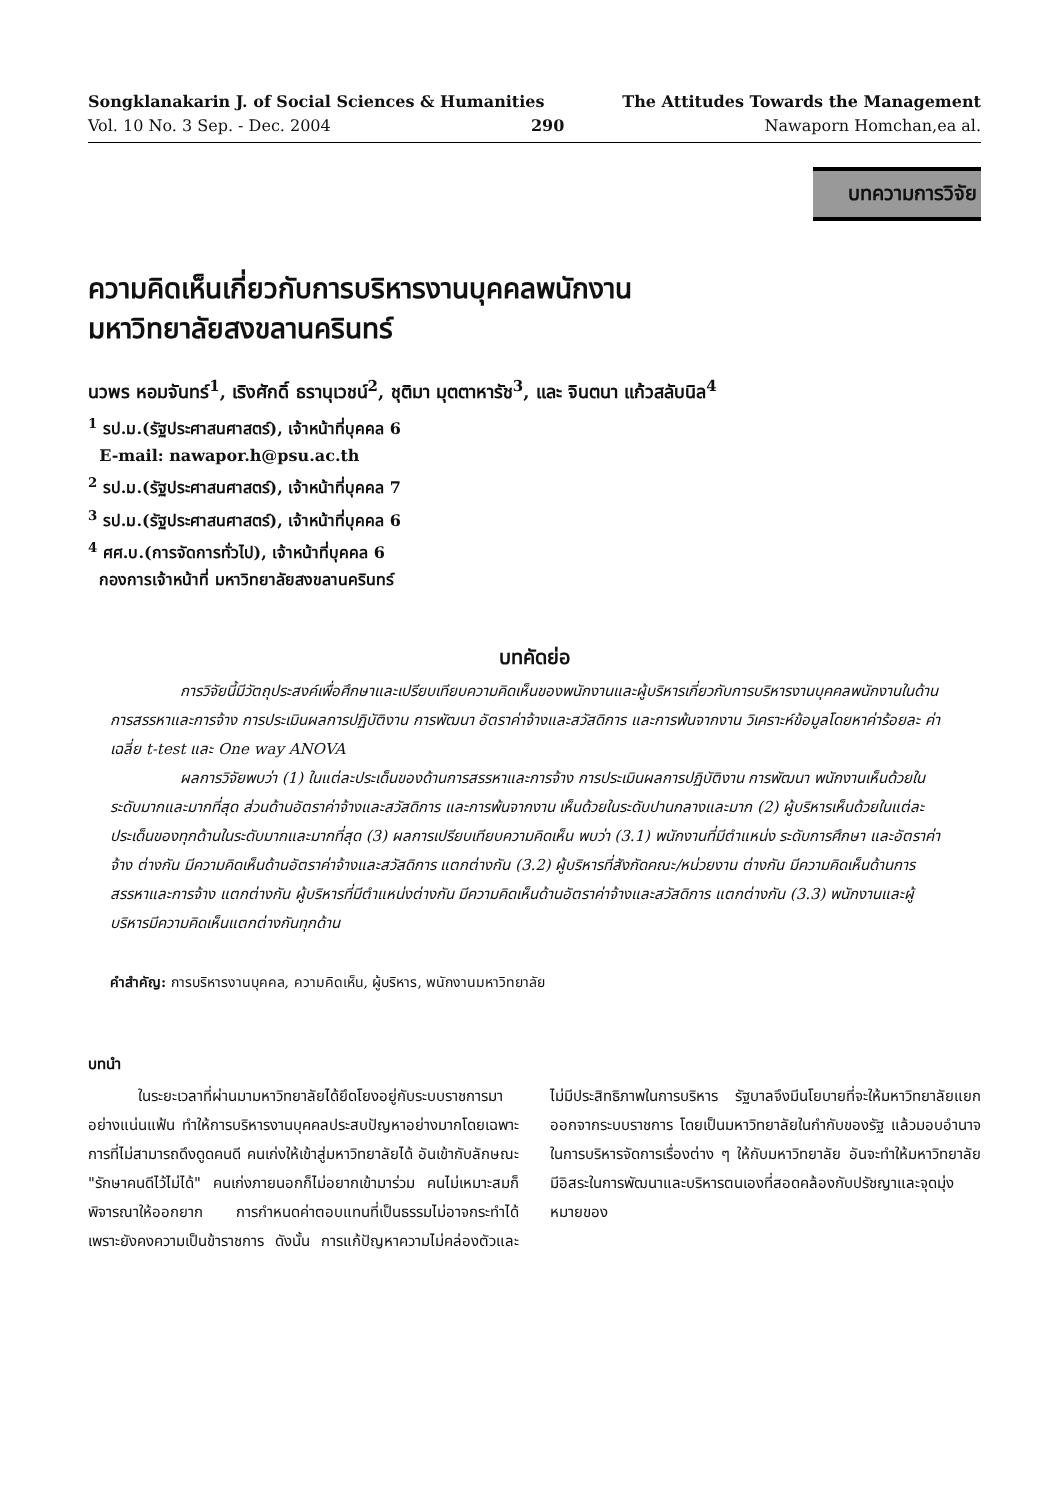Songklanakarin J. of Social Sciences & Humanities The Attitudes Towards the Management
Vol. 10 No. 3 Sep. - Dec. 2004 290 Nawaporn Homchan,ea al.
บทความการวิจัย
ความคิดเห็นเกี่ยวกับการบริหารงานบุคคลพนักงาน
มหาวิทยาลัยสงขลานครินทร์
นวพร หอมจันทร์<sup>1</sup>, เริงศักดิ์ ธรานุเวชน์<sup>2</sup>, ชุติมา มุตตาหารัช<sup>3</sup>, และ จินตนา แก้วสลับนิล<sup>4</sup>
<sup>1</sup> รป.ม.(รัฐประศาสนศาสตร์), เจ้าหน้าที่บุคคล 6
E-mail: nawapor.h@psu.ac.th
<sup>2</sup> รป.ม.(รัฐประศาสนศาสตร์), เจ้าหน้าที่บุคคล 7
<sup>3</sup> รป.ม.(รัฐประศาสนศาสตร์), เจ้าหน้าที่บุคคล 6
<sup>4</sup> ศศ.บ.(การจัดการทั่วไป), เจ้าหน้าที่บุคคล 6
กองการเจ้าหน้าที่ มหาวิทยาลัยสงขลานครินทร์
บทคัดย่อ
การวิจัยนี้มีวัตถุประสงค์เพื่อศึกษาและเปรียบเทียบความคิดเห็นของพนักงานและผู้บริหารเกี่ยวกับการบริหารงานบุคคลพนักงานในด้านการสรรหาและการจ้าง การประเมินผลการปฏิบัติงาน การพัฒนา อัตราค่าจ้างและสวัสดิการ และการพ้นจากงาน วิเคราะห์ข้อมูลโดยหาค่าร้อยละ ค่าเฉลี่ย t-test และ One way ANOVA
ผลการวิจัยพบว่า (1) ในแต่ละประเด็นของด้านการสรรหาและการจ้าง การประเมินผลการปฏิบัติงาน การพัฒนา พนักงานเห็นด้วยในระดับมากและมากที่สุด ส่วนด้านอัตราค่าจ้างและสวัสดิการ และการพ้นจากงาน เห็นด้วยในระดับปานกลางและมาก (2) ผู้บริหารเห็นด้วยในแต่ละประเด็นของทุกด้านในระดับมากและมากที่สุด (3) ผลการเปรียบเทียบความคิดเห็น พบว่า (3.1) พนักงานที่มีตำแหน่ง ระดับการศึกษา และอัตราค่าจ้าง ต่างกัน มีความคิดเห็นด้านอัตราค่าจ้างและสวัสดิการ แตกต่างกัน (3.2) ผู้บริหารที่สังกัดคณะ/หน่วยงาน ต่างกัน มีความคิดเห็นด้านการสรรหาและการจ้าง แตกต่างกัน ผู้บริหารที่มีตำแหน่งต่างกัน มีความคิดเห็นด้านอัตราค่าจ้างและสวัสดิการ แตกต่างกัน (3.3) พนักงานและผู้บริหารมีความคิดเห็นแตกต่างกันทุกด้าน
คำสำคัญ: การบริหารงานบุคคล, ความคิดเห็น, ผู้บริหาร, พนักงานมหาวิทยาลัย
บทนำ
ในระยะเวลาที่ผ่านมามหาวิทยาลัยได้ยึดโยงอยู่กับระบบราชการมาอย่างแน่นแฟ้น ทำให้การบริหารงานบุคคลประสบปัญหาอย่างมากโดยเฉพาะการที่ไม่สามารถดึงดูดคนดี คนเก่งให้เข้าสู่มหาวิทยาลัยได้ อันเข้ากับลักษณะ "รักษาคนดีไว้ไม่ได้" คนเก่งภายนอกก็ไม่อยากเข้ามาร่วม คนไม่เหมาะสมก็พิจารณาให้ออกยาก การกำหนดค่าตอบแทนที่เป็นธรรมไม่อาจกระทำได้ เพราะยังคงความเป็นข้าราชการ ดังนั้น การแก้ปัญหาความไม่คล่องตัวและไม่มีประสิทธิภาพในการบริหาร รัฐบาลจึงมีนโยบายที่จะให้มหาวิทยาลัยแยกออกจากระบบราชการ โดยเป็นมหาวิทยาลัยในกำกับของรัฐ แล้วมอบอำนาจในการบริหารจัดการเรื่องต่าง ๆ ให้กับมหาวิทยาลัย อันจะทำให้มหาวิทยาลัยมีอิสระในการพัฒนาและบริหารตนเองที่สอดคล้องกับปรัชญาและจุดมุ่งหมายของ